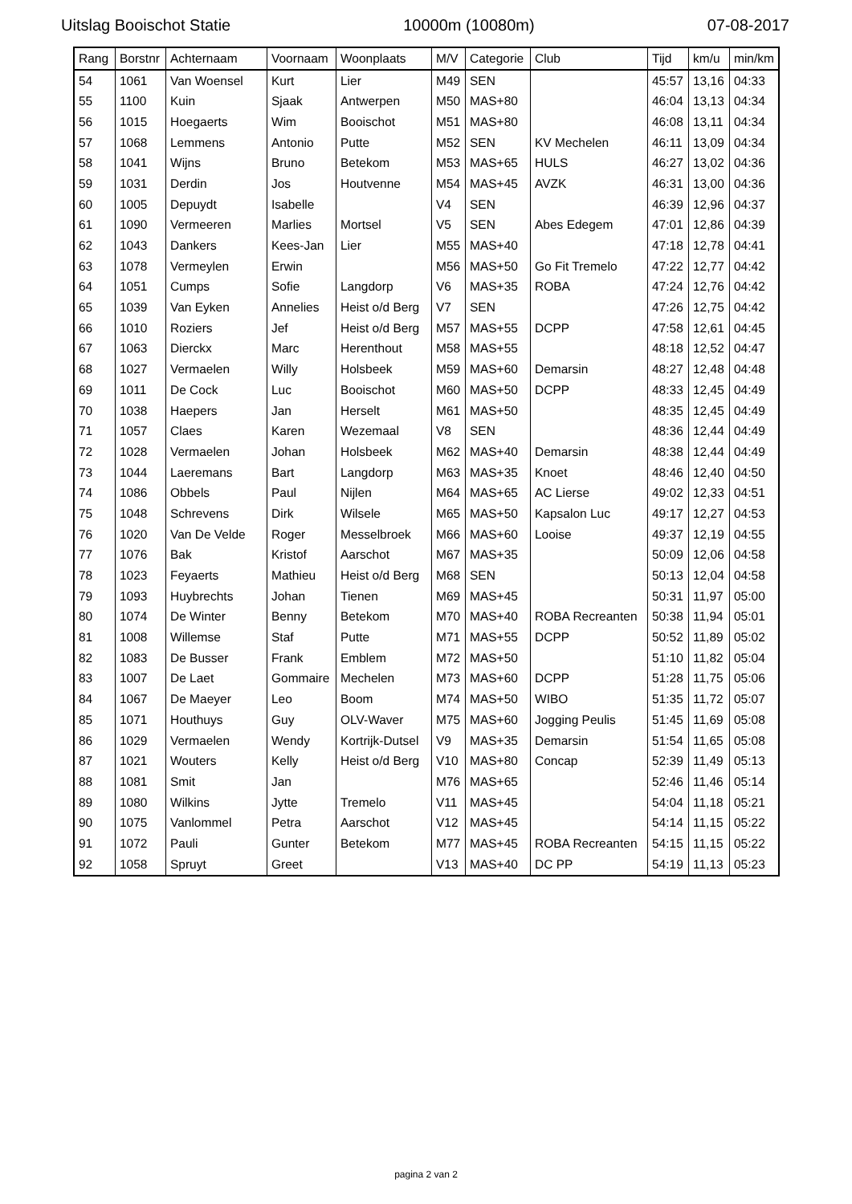Uitslag Booischot Statie 10000m (10080m) 07-08-2017
| Rang | Borstnr | Achternaam | Voornaam | Woonplaats | M/V | Categorie | Club | Tijd | km/u | min/km |
| --- | --- | --- | --- | --- | --- | --- | --- | --- | --- | --- |
| 54 | 1061 | Van Woensel | Kurt | Lier | M49 | SEN | | 45:57 | 13,16 | 04:33 |
| 55 | 1100 | Kuin | Sjaak | Antwerpen | M50 | MAS+80 | | 46:04 | 13,13 | 04:34 |
| 56 | 1015 | Hoegaerts | Wim | Booischot | M51 | MAS+80 | | 46:08 | 13,11 | 04:34 |
| 57 | 1068 | Lemmens | Antonio | Putte | M52 | SEN | KV Mechelen | 46:11 | 13,09 | 04:34 |
| 58 | 1041 | Wijns | Bruno | Betekom | M53 | MAS+65 | HULS | 46:27 | 13,02 | 04:36 |
| 59 | 1031 | Derdin | Jos | Houtvenne | M54 | MAS+45 | AVZK | 46:31 | 13,00 | 04:36 |
| 60 | 1005 | Depuydt | Isabelle | | V4 | SEN | | 46:39 | 12,96 | 04:37 |
| 61 | 1090 | Vermeeren | Marlies | Mortsel | V5 | SEN | Abes Edegem | 47:01 | 12,86 | 04:39 |
| 62 | 1043 | Dankers | Kees-Jan | Lier | M55 | MAS+40 | | 47:18 | 12,78 | 04:41 |
| 63 | 1078 | Vermeylen | Erwin | | M56 | MAS+50 | Go Fit Tremelo | 47:22 | 12,77 | 04:42 |
| 64 | 1051 | Cumps | Sofie | Langdorp | V6 | MAS+35 | ROBA | 47:24 | 12,76 | 04:42 |
| 65 | 1039 | Van Eyken | Annelies | Heist o/d Berg | V7 | SEN | | 47:26 | 12,75 | 04:42 |
| 66 | 1010 | Roziers | Jef | Heist o/d Berg | M57 | MAS+55 | DCPP | 47:58 | 12,61 | 04:45 |
| 67 | 1063 | Dierckx | Marc | Herenthout | M58 | MAS+55 | | 48:18 | 12,52 | 04:47 |
| 68 | 1027 | Vermaelen | Willy | Holsbeek | M59 | MAS+60 | Demarsin | 48:27 | 12,48 | 04:48 |
| 69 | 1011 | De Cock | Luc | Booischot | M60 | MAS+50 | DCPP | 48:33 | 12,45 | 04:49 |
| 70 | 1038 | Haepers | Jan | Herselt | M61 | MAS+50 | | 48:35 | 12,45 | 04:49 |
| 71 | 1057 | Claes | Karen | Wezemaal | V8 | SEN | | 48:36 | 12,44 | 04:49 |
| 72 | 1028 | Vermaelen | Johan | Holsbeek | M62 | MAS+40 | Demarsin | 48:38 | 12,44 | 04:49 |
| 73 | 1044 | Laeremans | Bart | Langdorp | M63 | MAS+35 | Knoet | 48:46 | 12,40 | 04:50 |
| 74 | 1086 | Obbels | Paul | Nijlen | M64 | MAS+65 | AC Lierse | 49:02 | 12,33 | 04:51 |
| 75 | 1048 | Schrevens | Dirk | Wilsele | M65 | MAS+50 | Kapsalon Luc | 49:17 | 12,27 | 04:53 |
| 76 | 1020 | Van De Velde | Roger | Messelbroek | M66 | MAS+60 | Looise | 49:37 | 12,19 | 04:55 |
| 77 | 1076 | Bak | Kristof | Aarschot | M67 | MAS+35 | | 50:09 | 12,06 | 04:58 |
| 78 | 1023 | Feyaerts | Mathieu | Heist o/d Berg | M68 | SEN | | 50:13 | 12,04 | 04:58 |
| 79 | 1093 | Huybrechts | Johan | Tienen | M69 | MAS+45 | | 50:31 | 11,97 | 05:00 |
| 80 | 1074 | De Winter | Benny | Betekom | M70 | MAS+40 | ROBA Recreanten | 50:38 | 11,94 | 05:01 |
| 81 | 1008 | Willemse | Staf | Putte | M71 | MAS+55 | DCPP | 50:52 | 11,89 | 05:02 |
| 82 | 1083 | De Busser | Frank | Emblem | M72 | MAS+50 | | 51:10 | 11,82 | 05:04 |
| 83 | 1007 | De Laet | Gommaire | Mechelen | M73 | MAS+60 | DCPP | 51:28 | 11,75 | 05:06 |
| 84 | 1067 | De Maeyer | Leo | Boom | M74 | MAS+50 | WIBO | 51:35 | 11,72 | 05:07 |
| 85 | 1071 | Houthuys | Guy | OLV-Waver | M75 | MAS+60 | Jogging Peulis | 51:45 | 11,69 | 05:08 |
| 86 | 1029 | Vermaelen | Wendy | Kortrijk-Dutsel | V9 | MAS+35 | Demarsin | 51:54 | 11,65 | 05:08 |
| 87 | 1021 | Wouters | Kelly | Heist o/d Berg | V10 | MAS+80 | Concap | 52:39 | 11,49 | 05:13 |
| 88 | 1081 | Smit | Jan | | M76 | MAS+65 | | 52:46 | 11,46 | 05:14 |
| 89 | 1080 | Wilkins | Jytte | Tremelo | V11 | MAS+45 | | 54:04 | 11,18 | 05:21 |
| 90 | 1075 | Vanlommel | Petra | Aarschot | V12 | MAS+45 | | 54:14 | 11,15 | 05:22 |
| 91 | 1072 | Pauli | Gunter | Betekom | M77 | MAS+45 | ROBA Recreanten | 54:15 | 11,15 | 05:22 |
| 92 | 1058 | Spruyt | Greet | | V13 | MAS+40 | DC PP | 54:19 | 11,13 | 05:23 |
pagina 2 van 2